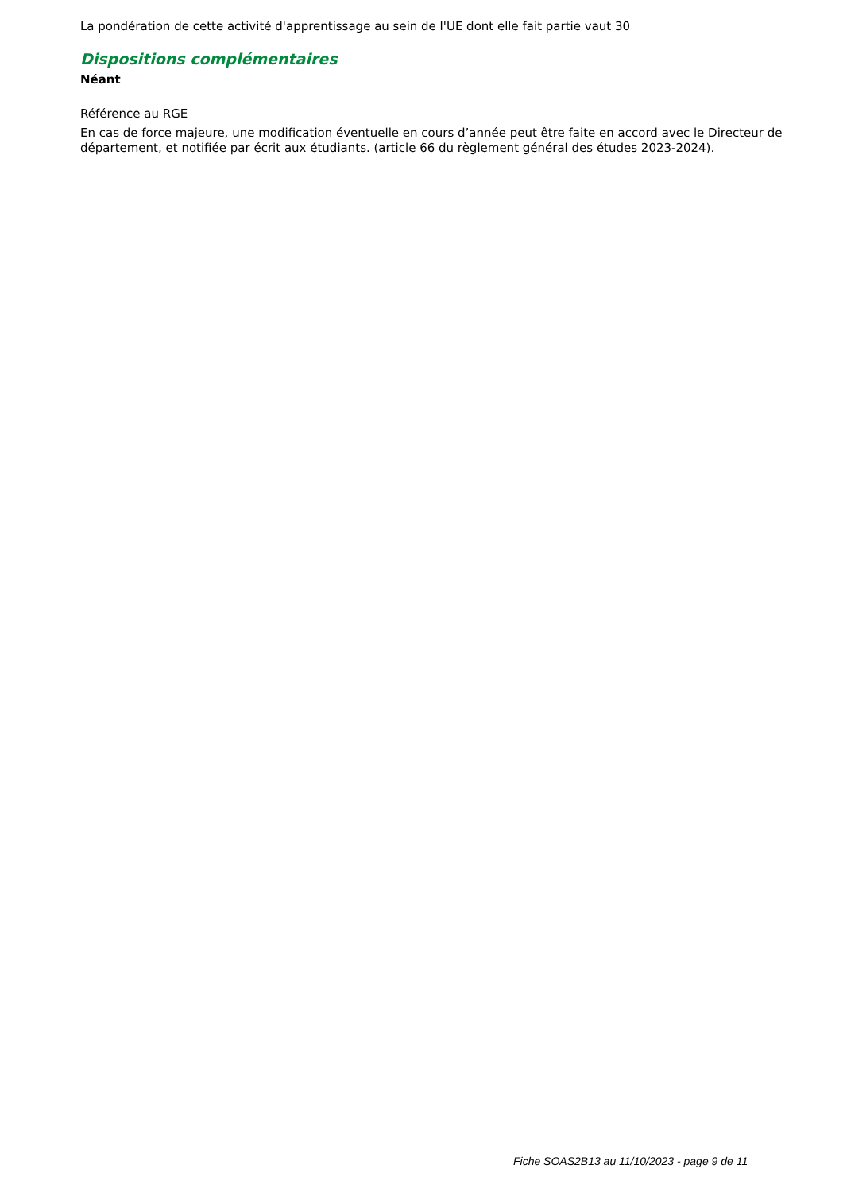La pondération de cette activité d'apprentissage au sein de l'UE dont elle fait partie vaut 30
Dispositions complémentaires
Néant
Référence au RGE
En cas de force majeure, une modification éventuelle en cours d’année peut être faite en accord avec le Directeur de département, et notifiée par écrit aux étudiants. (article 66 du règlement général des études 2023-2024).
Fiche SOAS2B13 au 11/10/2023 - page 9 de 11